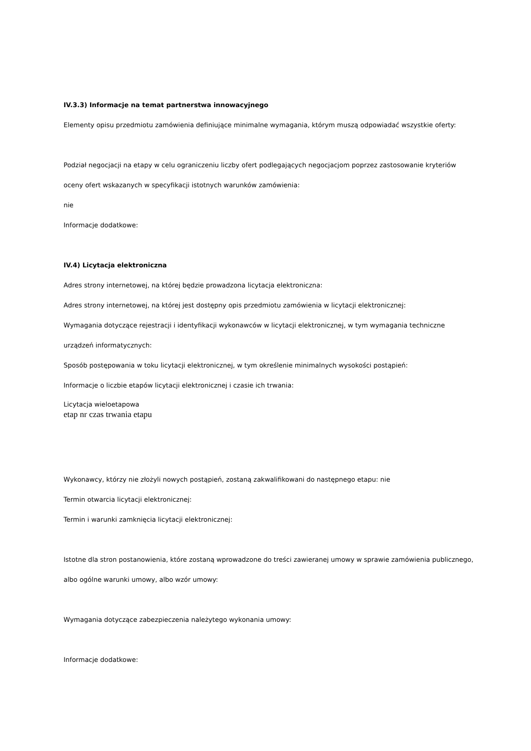IV.3.3) Informacje na temat partnerstwa innowacyjnego
Elementy opisu przedmiotu zamówienia definiujące minimalne wymagania, którym muszą odpowiadać wszystkie oferty:
Podział negocjacji na etapy w celu ograniczeniu liczby ofert podlegających negocjacjom poprzez zastosowanie kryteriów oceny ofert wskazanych w specyfikacji istotnych warunków zamówienia:
nie
Informacje dodatkowe:
IV.4) Licytacja elektroniczna
Adres strony internetowej, na której będzie prowadzona licytacja elektroniczna:
Adres strony internetowej, na której jest dostępny opis przedmiotu zamówienia w licytacji elektronicznej:
Wymagania dotyczące rejestracji i identyfikacji wykonawców w licytacji elektronicznej, w tym wymagania techniczne urządzeń informatycznych:
Sposób postępowania w toku licytacji elektronicznej, w tym określenie minimalnych wysokości postąpień:
Informacje o liczbie etapów licytacji elektronicznej i czasie ich trwania:
Licytacja wieloetapowa
etap nr czas trwania etapu
Wykonawcy, którzy nie złożyli nowych postąpień, zostaną zakwalifikowani do następnego etapu: nie
Termin otwarcia licytacji elektronicznej:
Termin i warunki zamknięcia licytacji elektronicznej:
Istotne dla stron postanowienia, które zostaną wprowadzone do treści zawieranej umowy w sprawie zamówienia publicznego, albo ogólne warunki umowy, albo wzór umowy:
Wymagania dotyczące zabezpieczenia należytego wykonania umowy:
Informacje dodatkowe: